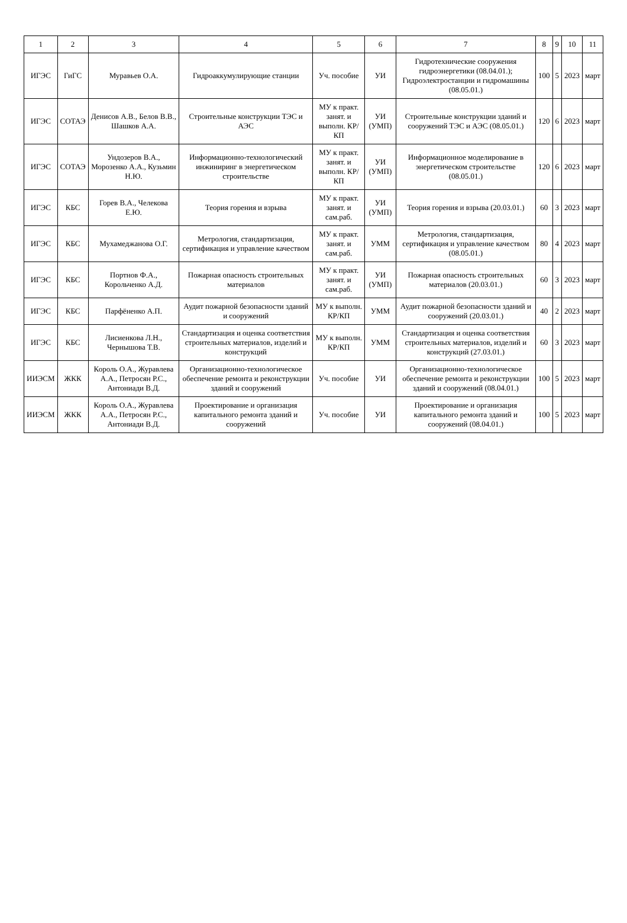| 1 | 2 | 3 | 4 | 5 | 6 | 7 | 8 | 9 | 10 | 11 |
| --- | --- | --- | --- | --- | --- | --- | --- | --- | --- | --- |
| ИГЭС | ГиГС | Муравьев О.А. | Гидроаккумулирующие станции | Уч. пособие | УИ | Гидротехнические сооружения гидроэнергетики (08.04.01.); Гидроэлектростанции и гидромашины (08.05.01.) | 100 | 5 | 2023 | март |
| ИГЭС | СОТАЭ | Денисов А.В., Белов В.В., Шашков А.А. | Строительные конструкции ТЭС и АЭС | МУ к практ. занят. и выполн. КР/КП | УИ (УМП) | Строительные конструкции зданий и сооружений ТЭС и АЭС (08.05.01.) | 120 | 6 | 2023 | март |
| ИГЭС | СОТАЭ | Ундозеров В.А., Морозенко А.А., Кузьмин Н.Ю. | Информационно-технологический инжиниринг в энергетическом строительстве | МУ к практ. занят. и выполн. КР/КП | УИ (УМП) | Информационное моделирование в энергетическом строительстве (08.05.01.) | 120 | 6 | 2023 | март |
| ИГЭС | КБС | Горев В.А., Челекова Е.Ю. | Теория горения и взрыва | МУ к практ. занят. и сам.раб. | УИ (УМП) | Теория горения и взрыва (20.03.01.) | 60 | 3 | 2023 | март |
| ИГЭС | КБС | Мухамеджанова О.Г. | Метрология, стандартизация, сертификация и управление качеством | МУ к практ. занят. и сам.раб. | УММ | Метрология, стандартизация, сертификация и управление качеством (08.05.01.) | 80 | 4 | 2023 | март |
| ИГЭС | КБС | Портнов Ф.А., Корольченко А.Д. | Пожарная опасность строительных материалов | МУ к практ. занят. и сам.раб. | УИ (УМП) | Пожарная опасность строительных материалов (20.03.01.) | 60 | 3 | 2023 | март |
| ИГЭС | КБС | Парфёненко А.П. | Аудит пожарной безопасности зданий и сооружений | МУ к выполн. КР/КП | УММ | Аудит пожарной безопасности зданий и сооружений (20.03.01.) | 40 | 2 | 2023 | март |
| ИГЭС | КБС | Лисиенкова Л.Н., Чернышова Т.В. | Стандартизация и оценка соответствия строительных материалов, изделий и конструкций | МУ к выполн. КР/КП | УММ | Стандартизация и оценка соответствия строительных материалов, изделий и конструкций (27.03.01.) | 60 | 3 | 2023 | март |
| ИИЭСМ | ЖКК | Король О.А., Журавлева А.А., Петросян Р.С., Антониади В.Д. | Организационно-технологическое обеспечение ремонта и реконструкции зданий и сооружений | Уч. пособие | УИ | Организационно-технологическое обеспечение ремонта и реконструкции зданий и сооружений (08.04.01.) | 100 | 5 | 2023 | март |
| ИИЭСМ | ЖКК | Король О.А., Журавлева А.А., Петросян Р.С., Антониади В.Д. | Проектирование и организация капитального ремонта зданий и сооружений | Уч. пособие | УИ | Проектирование и организация капитального ремонта зданий и сооружений (08.04.01.) | 100 | 5 | 2023 | март |